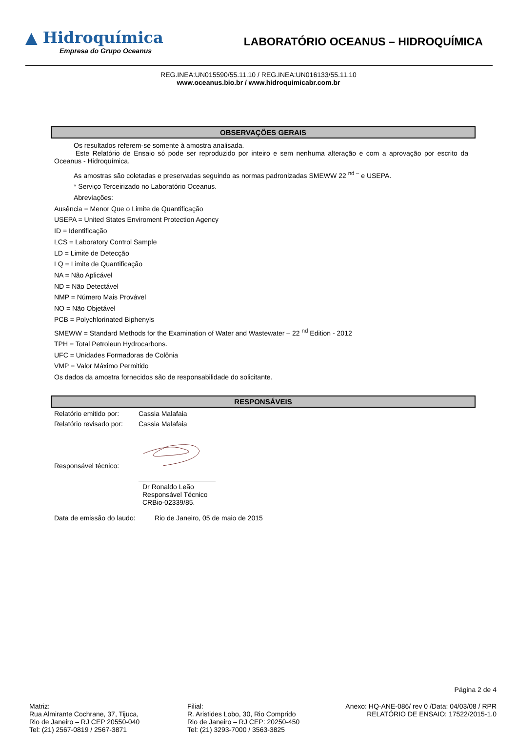▲ Hidroquímica
Empresa do Grupo Oceanus
LABORATÓRIO OCEANUS – HIDROQUÍMICA
REG.INEA:UN015590/55.11.10 / REG.INEA:UN016133/55.11.10
www.oceanus.bio.br / www.hidroquimicabr.com.br
OBSERVAÇÕES GERAIS
Os resultados referem-se somente à amostra analisada.
Este Relatório de Ensaio só pode ser reproduzido por inteiro e sem nenhuma alteração e com a aprovação por escrito da Oceanus - Hidroquímica.
As amostras são coletadas e preservadas seguindo as normas padronizadas SMEWW 22 <sup>nd –</sup> e USEPA.
* Serviço Terceirizado no Laboratório Oceanus.
Abreviações:
Ausência = Menor Que o Limite de Quantificação
USEPA = United States Enviroment Protection Agency
ID = Identificação
LCS = Laboratory Control Sample
LD = Limite de Detecção
LQ = Limite de Quantificação
NA = Não Aplicável
ND = Não Detectável
NMP = Número Mais Provável
NO = Não Objetável
PCB = Polychlorinated Biphenyls
SMEWW = Standard Methods for the Examination of Water and Wastewater – 22 <sup>nd</sup> Edition - 2012
TPH = Total Petroleun Hydrocarbons.
UFC = Unidades Formadoras de Colônia
VMP = Valor Máximo Permitido
Os dados da amostra fornecidos são de responsabilidade do solicitante.
RESPONSÁVEIS
Relatório emitido por: Cassia Malafaia
Relatório revisado por: Cassia Malafaia
Responsável técnico:
Dr Ronaldo Leão
Responsável Técnico
CRBio-02339/85.
Data de emissão do laudo: Rio de Janeiro, 05 de maio de 2015
Página 2 de 4
Matriz:
Rua Almirante Cochrane, 37, Tijuca,
Rio de Janeiro – RJ CEP 20550-040
Tel: (21) 2567-0819 / 2567-3871
Filial:
R. Aristides Lobo, 30, Rio Comprido
Rio de Janeiro – RJ CEP: 20250-450
Tel: (21) 3293-7000 / 3563-3825
Anexo: HQ-ANE-086/ rev 0 /Data: 04/03/08 / RPR
RELATÓRIO DE ENSAIO: 17522/2015-1.0